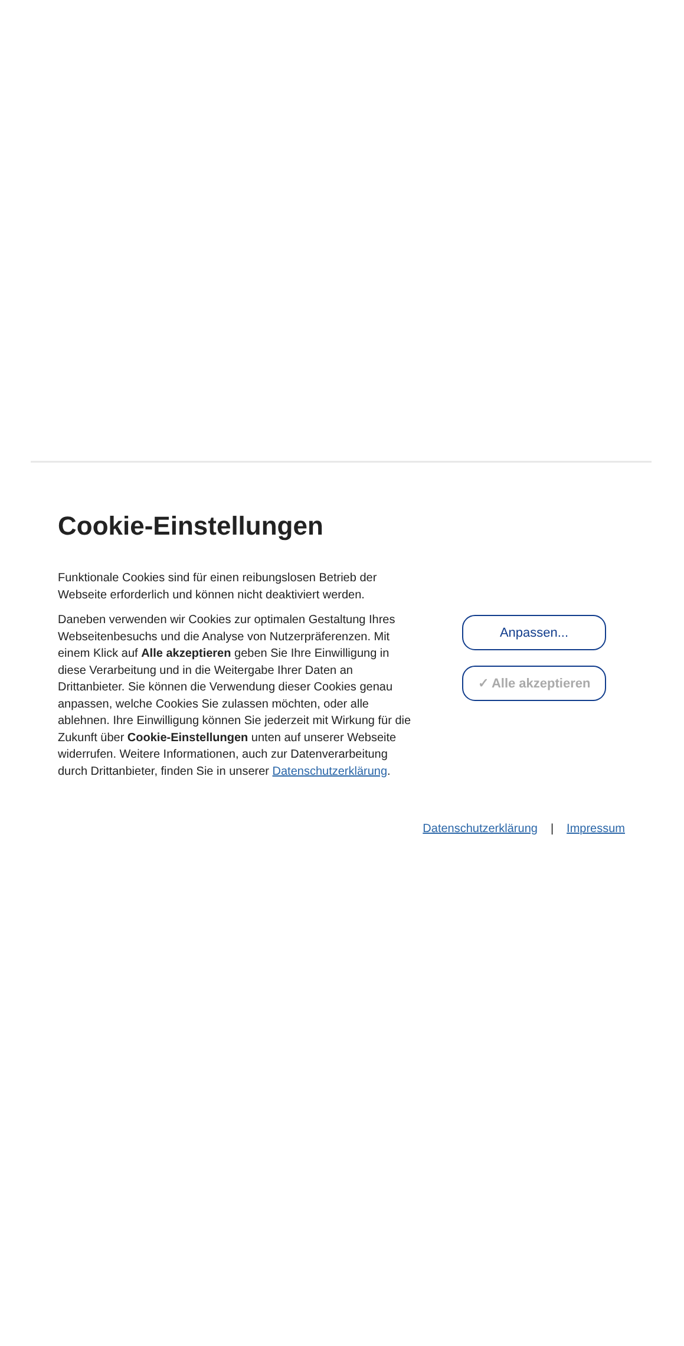Cookie-Einstellungen
Funktionale Cookies sind für einen reibungslosen Betrieb der Webseite erforderlich und können nicht deaktiviert werden.
Daneben verwenden wir Cookies zur optimalen Gestaltung Ihres Webseitenbesuchs und die Analyse von Nutzerpräferenzen. Mit einem Klick auf Alle akzeptieren geben Sie Ihre Einwilligung in diese Verarbeitung und in die Weitergabe Ihrer Daten an Drittanbieter. Sie können die Verwendung dieser Cookies genau anpassen, welche Cookies Sie zulassen möchten, oder alle ablehnen. Ihre Einwilligung können Sie jederzeit mit Wirkung für die Zukunft über Cookie-Einstellungen unten auf unserer Webseite widerrufen. Weitere Informationen, auch zur Datenverarbeitung durch Drittanbieter, finden Sie in unserer Datenschutzerklärung.
Anpassen...
✓ Alle akzeptieren
Datenschutzerklärung | Impressum